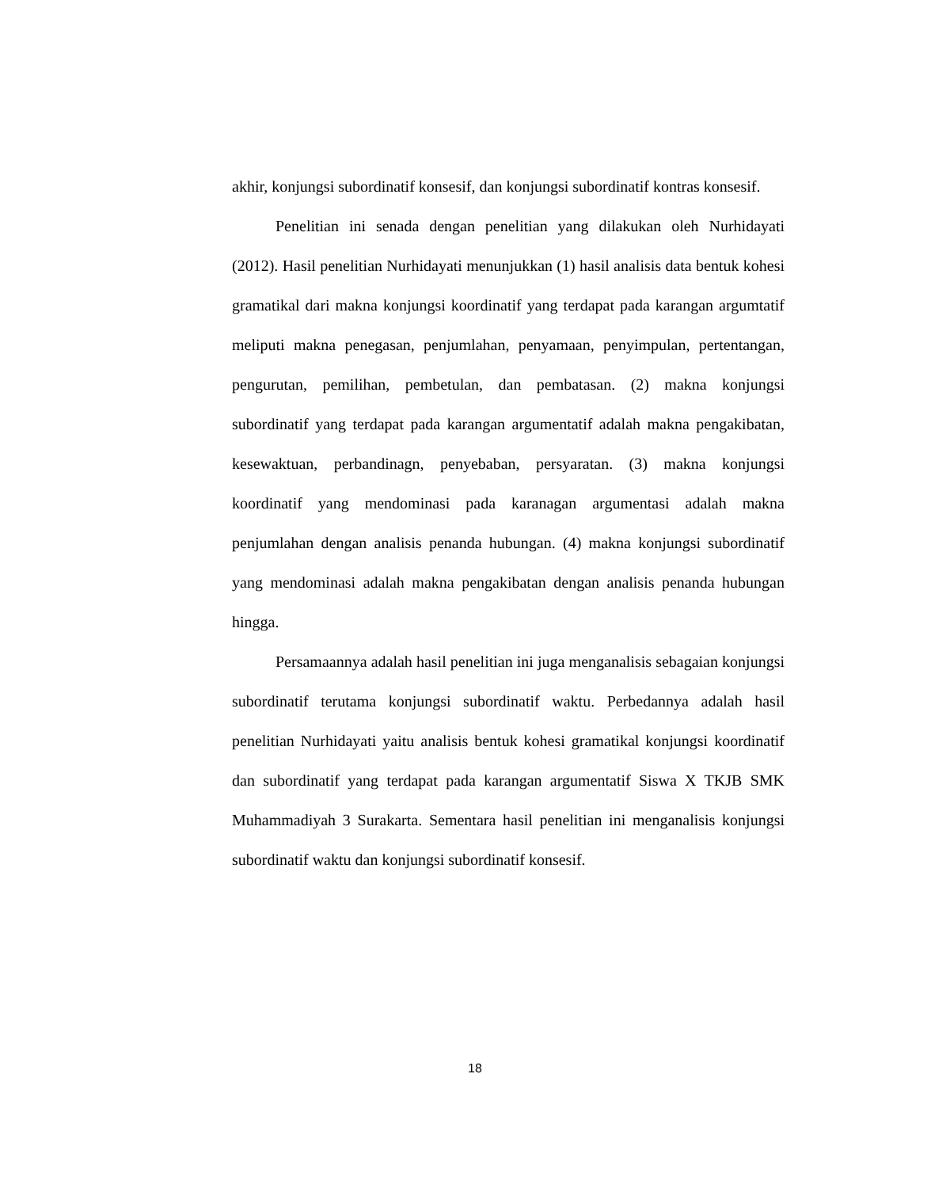akhir, konjungsi subordinatif konsesif, dan konjungsi subordinatif kontras konsesif.
Penelitian ini senada dengan penelitian yang dilakukan oleh Nurhidayati (2012). Hasil penelitian Nurhidayati menunjukkan (1) hasil analisis data bentuk kohesi gramatikal dari makna konjungsi koordinatif yang terdapat pada karangan argumtatif meliputi makna penegasan, penjumlahan, penyamaan, penyimpulan, pertentangan, pengurutan, pemilihan, pembetulan, dan pembatasan. (2) makna konjungsi subordinatif yang terdapat pada karangan argumentatif adalah makna pengakibatan, kesewaktuan, perbandinagn, penyebaban, persyaratan. (3) makna konjungsi koordinatif yang mendominasi pada karanagan argumentasi adalah makna penjumlahan dengan analisis penanda hubungan. (4) makna konjungsi subordinatif yang mendominasi adalah makna pengakibatan dengan analisis penanda hubungan hingga.
Persamaannya adalah hasil penelitian ini juga menganalisis sebagaian konjungsi subordinatif terutama konjungsi subordinatif waktu. Perbedannya adalah hasil penelitian Nurhidayati yaitu analisis bentuk kohesi gramatikal konjungsi koordinatif dan subordinatif yang terdapat pada karangan argumentatif Siswa X TKJB SMK Muhammadiyah 3 Surakarta. Sementara hasil penelitian ini menganalisis konjungsi subordinatif waktu dan konjungsi subordinatif konsesif.
18